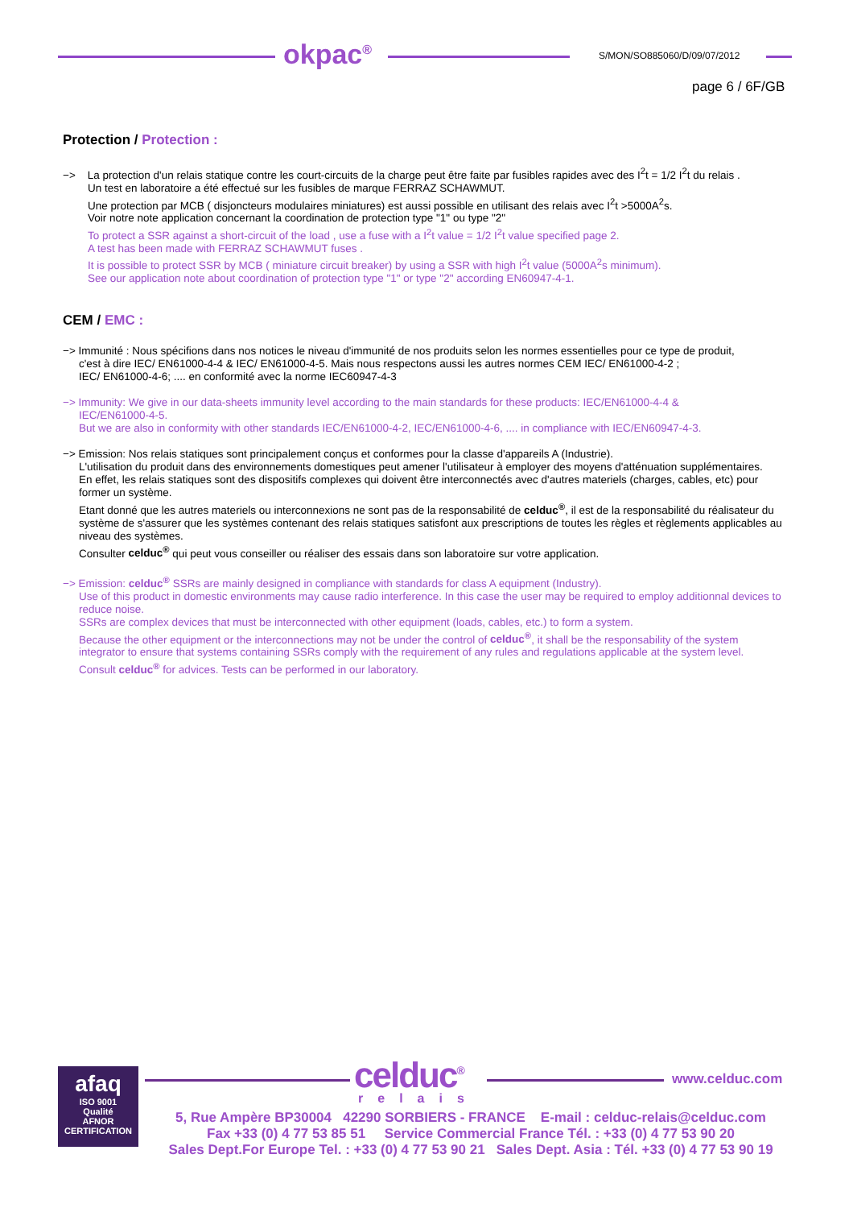okpac<sup>®</sup> S/MON/SO885060/D/09/07/2012
page 6 / 6F/GB
Protection / Protection :
−> La protection d'un relais statique contre les court-circuits de la charge peut être faite par fusibles rapides avec des I<sup>2</sup>t = 1/2 I<sup>2</sup>t du relais .
Un test en laboratoire a été effectué sur les fusibles de marque FERRAZ SCHAWMUT.
Une protection par MCB ( disjoncteurs modulaires miniatures) est aussi possible en utilisant des relais avec I<sup>2</sup>t >5000A<sup>2</sup>s.
Voir notre note application concernant la coordination de protection type "1" ou type "2"
To protect a SSR against a short-circuit of the load , use a fuse with a I<sup>2</sup>t value = 1/2 I<sup>2</sup>t value specified page 2.
A test has been made with FERRAZ SCHAWMUT fuses .
It is possible to protect SSR by MCB ( miniature circuit breaker) by using a SSR with high I<sup>2</sup>t value (5000A<sup>2</sup>s minimum).
See our application note about coordination of protection type "1" or type "2" according EN60947-4-1.
CEM / EMC :
−> Immunité : Nous spécifions dans nos notices le niveau d'immunité de nos produits selon les normes essentielles pour ce type de produit,
c'est à dire IEC/ EN61000-4-4 & IEC/ EN61000-4-5. Mais nous respectons aussi les autres normes CEM IEC/ EN61000-4-2 ;
IEC/ EN61000-4-6; .... en conformité avec la norme IEC60947-4-3
−> Immunity: We give in our data-sheets immunity level according to the main standards for these products: IEC/EN61000-4-4 &
IEC/EN61000-4-5.
But we are also in conformity with other standards IEC/EN61000-4-2, IEC/EN61000-4-6, .... in compliance with IEC/EN60947-4-3.
−> Emission: Nos relais statiques sont principalement conçus et conformes pour la classe d'appareils A (Industrie).
L'utilisation du produit dans des environnements domestiques peut amener l'utilisateur à employer des moyens d'atténuation supplémentaires.
En effet, les relais statiques sont des dispositifs complexes qui doivent être interconnectés avec d'autres materiels (charges, cables, etc) pour former un système.
Etant donné que les autres materiels ou interconnexions ne sont pas de la responsabilité de celduc<sup>®</sup>, il est de la responsabilité du réalisateur du système de s'assurer que les systèmes contenant des relais statiques satisfont aux prescriptions de toutes les règles et règlements applicables au niveau des systèmes.
Consulter celduc<sup>®</sup> qui peut vous conseiller ou réaliser des essais dans son laboratoire sur votre application.
−> Emission: celduc<sup>®</sup> SSRs are mainly designed in compliance with standards for class A equipment (Industry).
Use of this product in domestic environments may cause radio interference. In this case the user may be required to employ additionnal devices to reduce noise.
SSRs are complex devices that must be interconnected with other equipment (loads, cables, etc.) to form a system.
Because the other equipment or the interconnections may not be under the control of celduc<sup>®</sup>, it shall be the responsability of the system integrator to ensure that systems containing SSRs comply with the requirement of any rules and regulations applicable at the system level.
Consult celduc<sup>®</sup> for advices. Tests can be performed in our laboratory.
afaq
ISO 9001
Qualité
AFNOR CERTIFICATION
celduc<sup>®</sup>
relais
www.celduc.com
5, Rue Ampère BP30004 42290 SORBIERS - FRANCE E-mail : celduc-relais@celduc.com
Fax +33 (0) 4 77 53 85 51 Service Commercial France Tél. : +33 (0) 4 77 53 90 20
Sales Dept.For Europe Tel. : +33 (0) 4 77 53 90 21 Sales Dept. Asia : Tél. +33 (0) 4 77 53 90 19